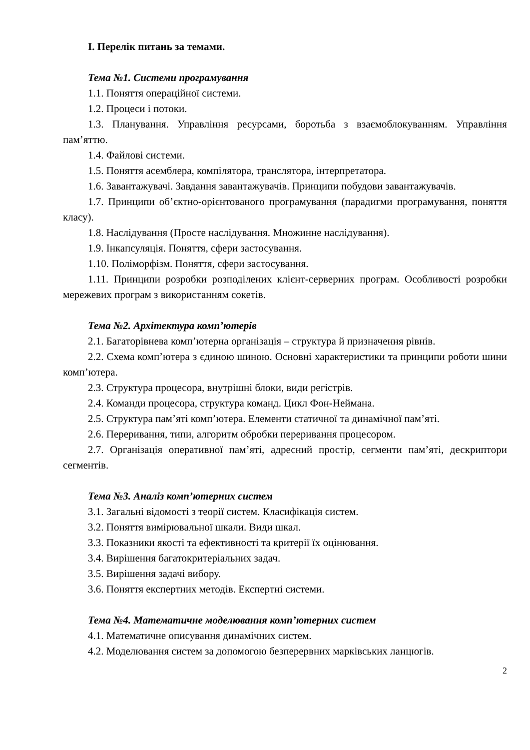I. Перелік питань за темами.
Тема №1. Системи програмування
1.1. Поняття операційної системи.
1.2. Процеси і потоки.
1.3. Планування. Управління ресурсами, боротьба з взаємоблокуванням. Управління пам’яттю.
1.4. Файлові системи.
1.5. Поняття асемблера, компілятора, транслятора, інтерпретатора.
1.6. Завантажувачі. Завдання завантажувачів. Принципи побудови завантажувачів.
1.7. Принципи об’єктно-орієнтованого програмування (парадигми програмування, поняття класу).
1.8. Наслідування (Просте наслідування. Множинне наслідування).
1.9. Інкапсуляція. Поняття, сфери застосування.
1.10. Поліморфізм. Поняття, сфери застосування.
1.11. Принципи розробки розподілених клієнт-серверних програм. Особливості розробки мережевих програм з використанням сокетів.
Тема №2. Архітектура комп’ютерів
2.1. Багаторівнева комп’ютерна організація – структура й призначення рівнів.
2.2. Схема комп’ютера з єдиною шиною. Основні характеристики та принципи роботи шини комп’ютера.
2.3. Структура процесора, внутрішні блоки, види регістрів.
2.4. Команди процесора, структура команд. Цикл Фон-Неймана.
2.5. Структура пам’яті комп’ютера. Елементи статичної та динамічної пам’яті.
2.6. Переривання, типи, алгоритм обробки переривання процесором.
2.7. Організація оперативної пам’яті, адресний простір, сегменти пам’яті, дескриптори сегментів.
Тема №3. Аналіз комп’ютерних систем
3.1. Загальні відомості з теорії систем. Класифікація систем.
3.2. Поняття вимірювальної шкали. Види шкал.
3.3. Показники якості та ефективності та критерії їх оцінювання.
3.4. Вирішення багатокритеріальних задач.
3.5. Вирішення задачі вибору.
3.6. Поняття експертних методів. Експертні системи.
Тема №4. Математичне моделювання комп’ютерних систем
4.1. Математичне описування динамічних систем.
4.2. Моделювання систем за допомогою безперервних марківських ланцюгів.
2